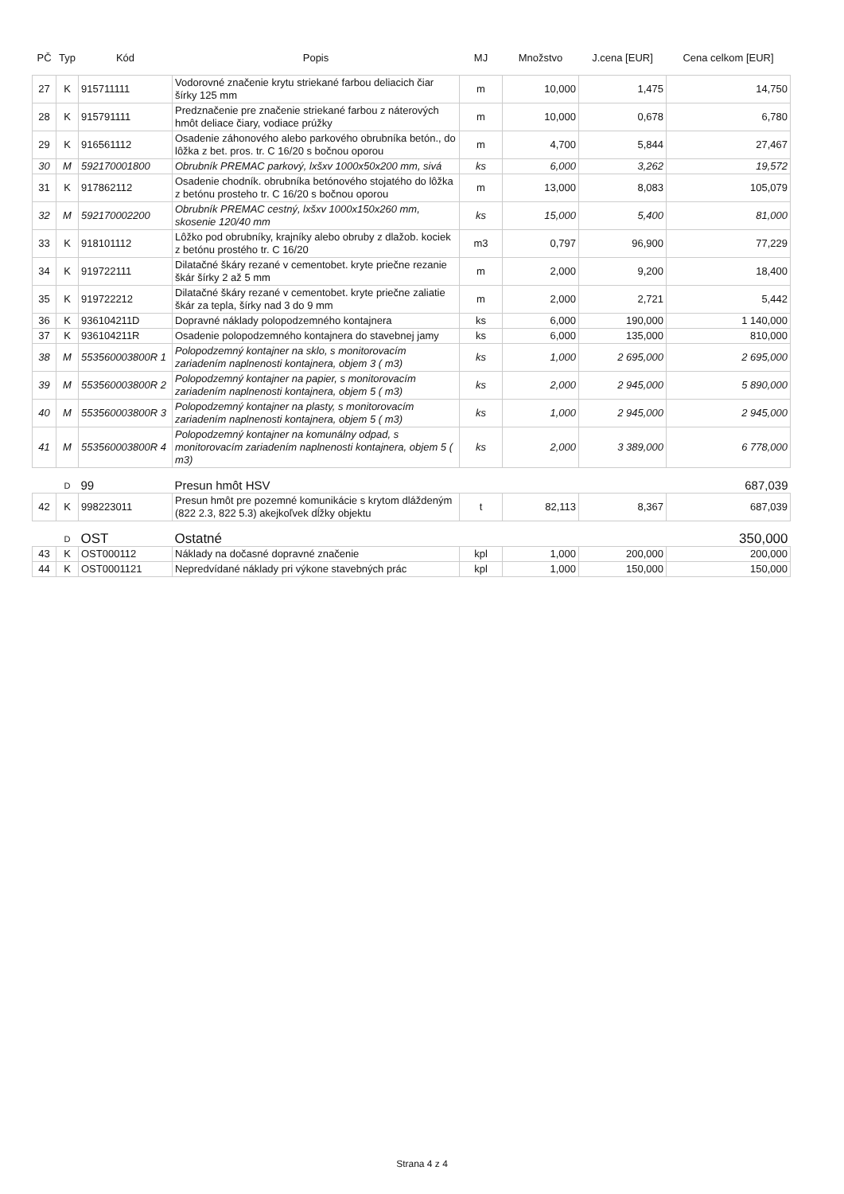| PČ | Typ | Kód | Popis | MJ | Množstvo | J.cena [EUR] | Cena celkom [EUR] |
| --- | --- | --- | --- | --- | --- | --- | --- |
| 27 | K | 915711111 | Vodorovné značenie krytu striekané farbou deliacich čiar šírky 125 mm | m | 10,000 | 1,475 | 14,750 |
| 28 | K | 915791111 | Predznačenie pre značenie striekané farbou z náterových hmôt deliace čiary, vodiace prúžky | m | 10,000 | 0,678 | 6,780 |
| 29 | K | 916561112 | Osadenie záhonového alebo parkového obrubníka betón., do lôžka z bet. pros. tr. C 16/20 s bočnou oporou | m | 4,700 | 5,844 | 27,467 |
| 30 | M | 592170001800 | Obrubník PREMAC parkový, lxšxv 1000x50x200 mm, sivá | ks | 6,000 | 3,262 | 19,572 |
| 31 | K | 917862112 | Osadenie chodník. obrubníka betónového stojatého do lôžka z betónu prosteho tr. C 16/20 s bočnou oporou | m | 13,000 | 8,083 | 105,079 |
| 32 | M | 592170002200 | Obrubník PREMAC cestný, lxšxv 1000x150x260 mm, skosenie 120/40 mm | ks | 15,000 | 5,400 | 81,000 |
| 33 | K | 918101112 | Lôžko pod obrubníky, krajníky alebo obruby z dlažob. kociek z betónu prostého tr. C 16/20 | m3 | 0,797 | 96,900 | 77,229 |
| 34 | K | 919722111 | Dilatačné škáry rezané v cementobet. kryte priečne rezanie škár šírky 2 až 5 mm | m | 2,000 | 9,200 | 18,400 |
| 35 | K | 919722212 | Dilatačné škáry rezané v cementobet. kryte priečne zaliatie škár za tepla, šírky nad 3 do 9 mm | m | 2,000 | 2,721 | 5,442 |
| 36 | K | 936104211D | Dopravné náklady polopodzemného kontajnera | ks | 6,000 | 190,000 | 1 140,000 |
| 37 | K | 936104211R | Osadenie polopodzemného kontajnera do stavebnej jamy | ks | 6,000 | 135,000 | 810,000 |
| 38 | M | 553560003800R 1 | Polopodzemný kontajner na sklo, s monitorovacím zariadením naplnenosti kontajnera, objem 3 ( m3) | ks | 1,000 | 2 695,000 | 2 695,000 |
| 39 | M | 553560003800R 2 | Polopodzemný kontajner na papier, s monitorovacím zariadením naplnenosti kontajnera, objem 5 ( m3) | ks | 2,000 | 2 945,000 | 5 890,000 |
| 40 | M | 553560003800R 3 | Polopodzemný kontajner na plasty, s monitorovacím zariadením naplnenosti kontajnera, objem 5 ( m3) | ks | 1,000 | 2 945,000 | 2 945,000 |
| 41 | M | 553560003800R 4 | Polopodzemný kontajner na komunálny odpad, s monitorovacím zariadením naplnenosti kontajnera, objem 5 ( m3) | ks | 2,000 | 3 389,000 | 6 778,000 |
| | D | 99 | Presun hmôt HSV | | | | 687,039 |
| 42 | K | 998223011 | Presun hmôt pre pozemné komunikácie s krytom dláždeným (822 2.3, 822 5.3) akejkoľvek dĺžky objektu | t | 82,113 | 8,367 | 687,039 |
| | D | OST | Ostatné | | | | 350,000 |
| 43 | K | OST000112 | Náklady na dočasné dopravné značenie | kpl | 1,000 | 200,000 | 200,000 |
| 44 | K | OST0001121 | Nepredvídané náklady pri výkone stavebných prác | kpl | 1,000 | 150,000 | 150,000 |
Strana 4 z 4